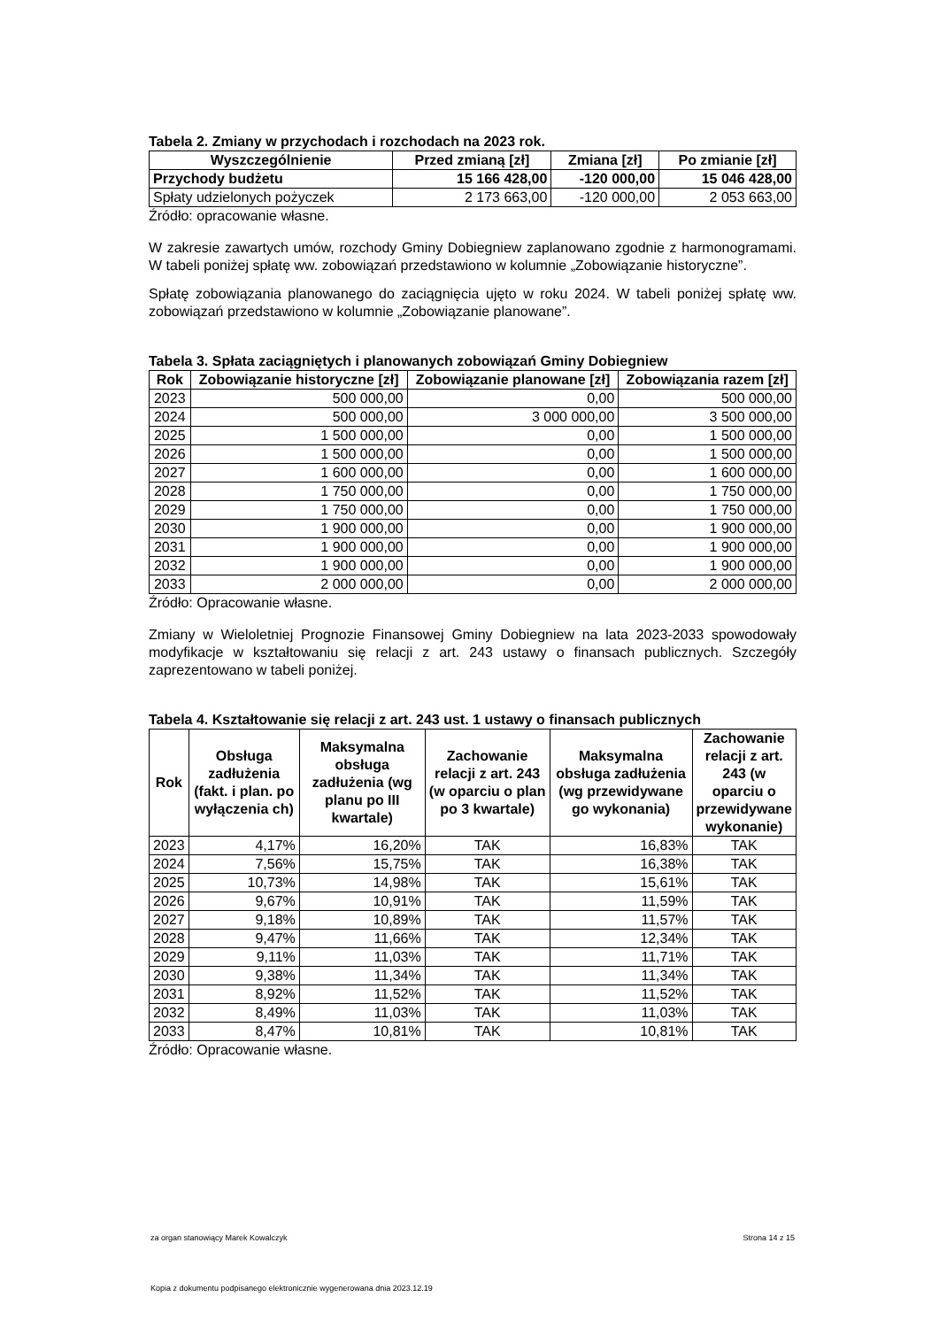Tabela 2. Zmiany w przychodach i rozchodach na 2023 rok.
| Wyszczególnienie | Przed zmianą [zł] | Zmiana [zł] | Po zmianie [zł] |
| --- | --- | --- | --- |
| Przychody budżetu | 15 166 428,00 | -120 000,00 | 15 046 428,00 |
| Spłaty udzielonych pożyczek | 2 173 663,00 | -120 000,00 | 2 053 663,00 |
Źródło: opracowanie własne.
W zakresie zawartych umów, rozchody Gminy Dobiegniew zaplanowano zgodnie z harmonogramami. W tabeli poniżej spłatę ww. zobowiązań przedstawiono w kolumnie „Zobowiązanie historyczne”.
Spłatę zobowiązania planowanego do zaciągnięcia ujęto w roku 2024. W tabeli poniżej spłatę ww. zobowiązań przedstawiono w kolumnie „Zobowiązanie planowane”.
Tabela 3. Spłata zaciągniętych i planowanych zobowiązań Gminy Dobiegniew
| Rok | Zobowiązanie historyczne [zł] | Zobowiązanie planowane [zł] | Zobowiązania razem [zł] |
| --- | --- | --- | --- |
| 2023 | 500 000,00 | 0,00 | 500 000,00 |
| 2024 | 500 000,00 | 3 000 000,00 | 3 500 000,00 |
| 2025 | 1 500 000,00 | 0,00 | 1 500 000,00 |
| 2026 | 1 500 000,00 | 0,00 | 1 500 000,00 |
| 2027 | 1 600 000,00 | 0,00 | 1 600 000,00 |
| 2028 | 1 750 000,00 | 0,00 | 1 750 000,00 |
| 2029 | 1 750 000,00 | 0,00 | 1 750 000,00 |
| 2030 | 1 900 000,00 | 0,00 | 1 900 000,00 |
| 2031 | 1 900 000,00 | 0,00 | 1 900 000,00 |
| 2032 | 1 900 000,00 | 0,00 | 1 900 000,00 |
| 2033 | 2 000 000,00 | 0,00 | 2 000 000,00 |
Źródło: Opracowanie własne.
Zmiany w Wieloletniej Prognozie Finansowej Gminy Dobiegniew na lata 2023-2033 spowodowały modyfikacje w kształtowaniu się relacji z art. 243 ustawy o finansach publicznych. Szczegóły zaprezentowano w tabeli poniżej.
Tabela 4. Kształtowanie się relacji z art. 243 ust. 1 ustawy o finansach publicznych
| Rok | Obsługa zadłużenia (fakt. i plan. po wyłączenia ch) | Maksymalna obsługa zadłużenia (wg planu po III kwartale) | Zachowanie relacji z art. 243 (w oparciu o plan po 3 kwartale) | Maksymalna obsługa zadłużenia (wg przewidywane go wykonania) | Zachowanie relacji z art. 243 (w oparciu o przewidywane wykonanie) |
| --- | --- | --- | --- | --- | --- |
| 2023 | 4,17% | 16,20% | TAK | 16,83% | TAK |
| 2024 | 7,56% | 15,75% | TAK | 16,38% | TAK |
| 2025 | 10,73% | 14,98% | TAK | 15,61% | TAK |
| 2026 | 9,67% | 10,91% | TAK | 11,59% | TAK |
| 2027 | 9,18% | 10,89% | TAK | 11,57% | TAK |
| 2028 | 9,47% | 11,66% | TAK | 12,34% | TAK |
| 2029 | 9,11% | 11,03% | TAK | 11,71% | TAK |
| 2030 | 9,38% | 11,34% | TAK | 11,34% | TAK |
| 2031 | 8,92% | 11,52% | TAK | 11,52% | TAK |
| 2032 | 8,49% | 11,03% | TAK | 11,03% | TAK |
| 2033 | 8,47% | 10,81% | TAK | 10,81% | TAK |
Źródło: Opracowanie własne.
za organ stanowiący Marek Kowalczyk Strona 14 z 15
Kopia z dokumentu podpisanego elektronicznie wygenerowana dnia 2023.12.19